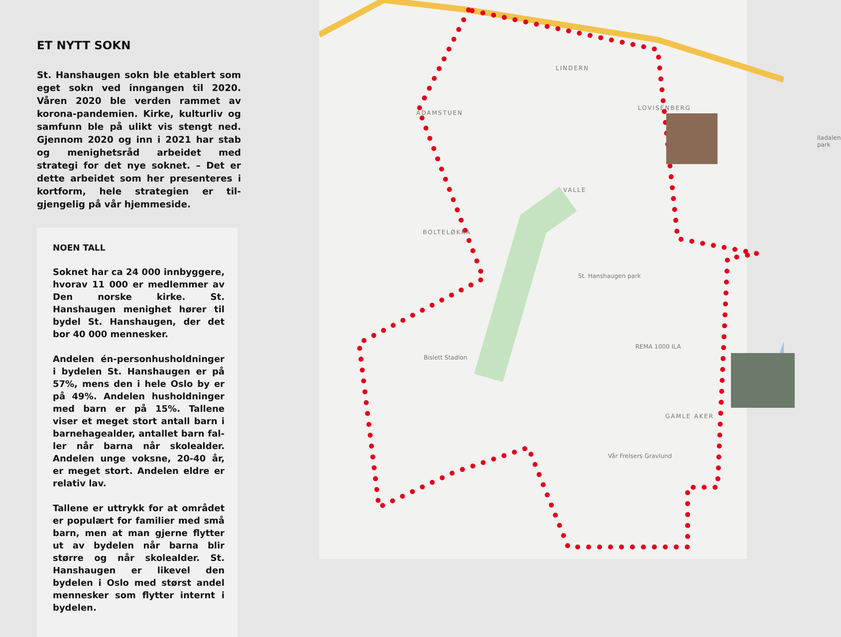ET NYTT SOKN
St. Hanshaugen sokn ble etablert som eget sokn ved inngangen til 2020. Våren 2020 ble verden rammet av korona-pandemien. Kirke, kulturliv og samfunn ble på ulikt vis stengt ned. Gjennom 2020 og inn i 2021 har stab og menighetsråd arbeidet med strategi for det nye soknet. – Det er dette arbeidet som her presenteres i kortform, hele strategien er til­gjengelig på vår hjemmeside.
NOEN TALL
Soknet har ca 24 000 innbyggere, hvor­av 11 000 er medlemmer av Den norske kirke. St. Hanshaugen menighet hører til bydel St. Hanshaugen, der det bor 40 000 mennesker.
Andelen én-personhusholdninger i by­delen St. Hanshaugen er på 57%, mens den i hele Oslo by er på 49%. Andelen husholdninger med barn er på 15%. Tallene viser et meget stort antall barn i barnehagealder, antallet barn fal­ler når barna når skolealder. Andelen unge voksne, 20-40 år, er meget stort. Andelen eldre er relativ lav.
Tallene er uttrykk for at området er po­pulært for familier med små barn, men at man gjerne flytter ut av bydelen når barna blir større og når skolealder. St. Hanshaugen er likevel den bydelen i Oslo med størst andel mennesker som flytter internt i bydelen.
LINDERN
ADAMSTUEN
LOVISENBERG
VALLE
BOLTELØKKA
St. Hanshaugen park
Bislett Stadion
GAMLE AKER
Vår Frelsers Gravlund
REMA 1000 ILA
Iladalen park